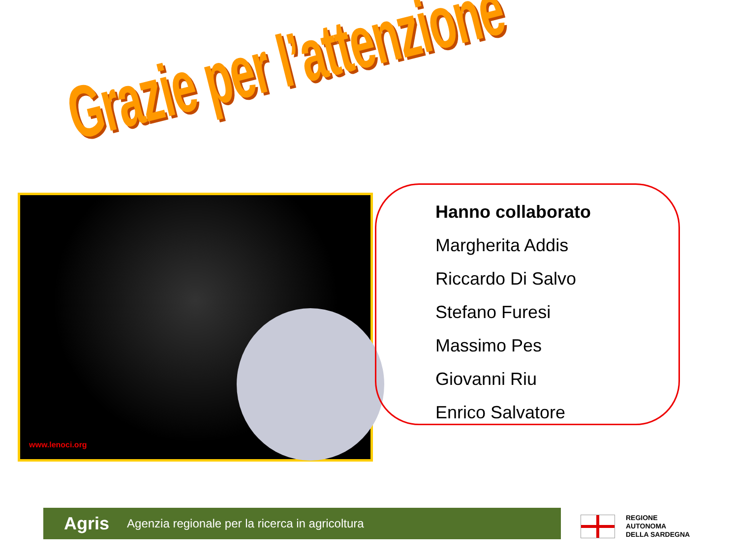Grazie per l’attenzione
www.lenoci.org
Hanno collaborato
Margherita Addis
Riccardo Di Salvo
Stefano Furesi
Massimo Pes
Giovanni Riu
Enrico Salvatore
Agris Agenzia regionale per la ricerca in agricoltura
REGIONE
AUTONOMA
DELLA SARDEGNA